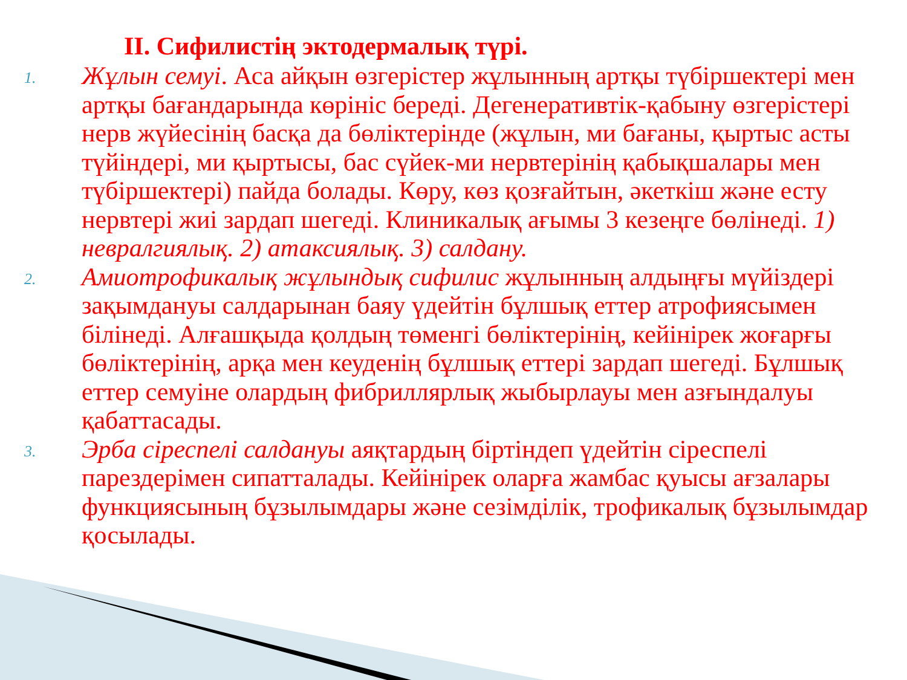II. Сифилистің эктодермалық түрі.
1.
Жұлын семуі. Аса айқын өзгерістер жұлынның артқы түбіршектері мен артқы бағандарында көрініс береді. Дегенеративтік-қабыну өзгерістері нерв жүйесінің басқа да бөліктерінде (жұлын, ми бағаны, қыртыс асты түйіндері, ми қыртысы, бас сүйек-ми нервтерінің қабықшалары мен түбіршектері) пайда болады. Көру, көз қозғайтын, әкеткіш және есту нервтері жиі зардап шегеді. Клиникалық ағымы 3 кезеңге бөлінеді. 1) невралгиялық. 2) атаксиялық. 3) салдану.
2.
Амиотрофикалық жұлындық сифилис жұлынның алдыңғы мүйіздері зақымдануы салдарынан баяу үдейтін бұлшық еттер атрофиясымен білінеді. Алғашқыда қолдың төменгі бөліктерінің, кейінірек жоғарғы бөліктерінің, арқа мен кеуденің бұлшық еттері зардап шегеді. Бұлшық еттер семуіне олардың фибриллярлық жыбырлауы мен азғындалуы қабаттасады.
3.
Эрба сіреспелі салдануы аяқтардың біртіндеп үдейтін сіреспелі парездерімен сипатталады. Кейінірек оларға жамбас қуысы ағзалары функциясының бұзылымдары және сезімділік, трофикалық бұзылымдар қосылады.